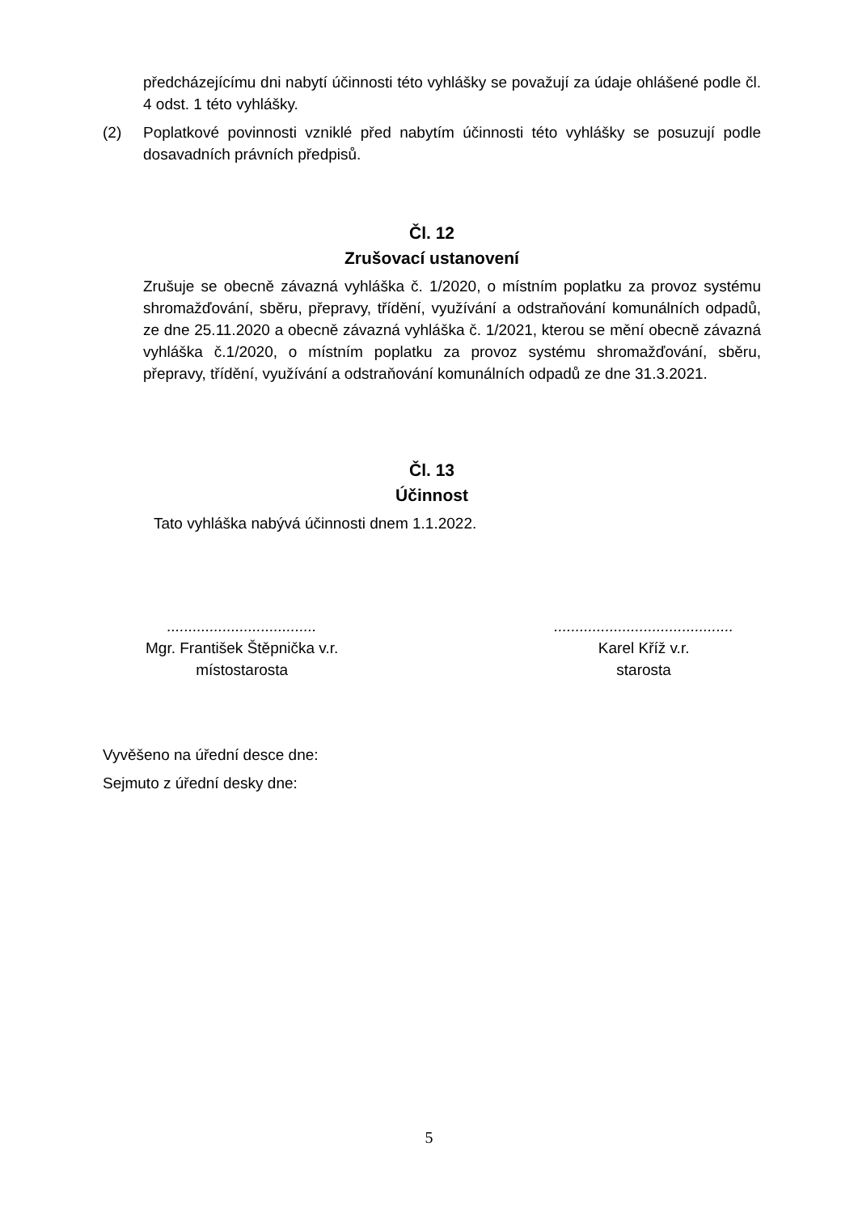předcházejícímu dni nabytí účinnosti této vyhlášky se považují za údaje ohlášené podle čl. 4 odst. 1 této vyhlášky.
(2) Poplatkové povinnosti vzniklé před nabytím účinnosti této vyhlášky se posuzují podle dosavadních právních předpisů.
Čl. 12
Zrušovací ustanovení
Zrušuje se obecně závazná vyhláška č. 1/2020, o místním poplatku za provoz systému shromažďování, sběru, přepravy, třídění, využívání a odstraňování komunálních odpadů, ze dne 25.11.2020 a obecně závazná vyhláška č. 1/2021, kterou se mění obecně závazná vyhláška č.1/2020, o místním poplatku za provoz systému shromažďování, sběru, přepravy, třídění, využívání a odstraňování komunálních odpadů ze dne 31.3.2021.
Čl. 13
Účinnost
Tato vyhláška nabývá účinnosti dnem 1.1.2022.
...................................
Mgr. František Štěpnička v.r.
místostarosta
..........................................
Karel Kříž v.r.
starosta
Vyvěšeno na úřední desce dne:
Sejmuto z úřední desky dne:
5